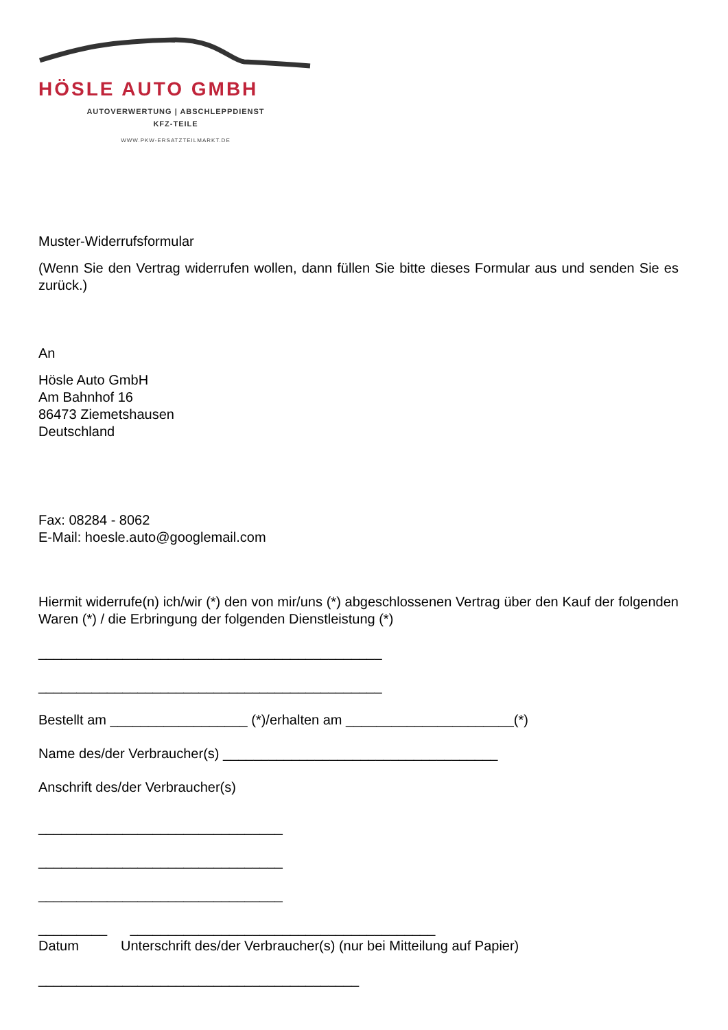HÖSLE AUTO GMBH
AUTOVERWERTUNG | ABSCHLEPPDIENST
KFZ-TEILE
WWW.PKW-ERSATZTEILMARKT.DE
Muster-Widerrufsformular
(Wenn Sie den Vertrag widerrufen wollen, dann füllen Sie bitte dieses Formular aus und senden Sie es zurück.)
An
Hösle Auto GmbH
Am Bahnhof 16
86473 Ziemetshausen
Deutschland
Fax: 08284 - 8062
E-Mail: hoesle.auto@googlemail.com
Hiermit widerrufe(n) ich/wir (*) den von mir/uns (*) abgeschlossenen Vertrag über den Kauf der folgenden Waren (*) / die Erbringung der folgenden Dienstleistung (*)
_____________________________________________
_____________________________________________
Bestellt am __________________ (*)/erhalten am ______________________(*)
Name des/der Verbraucher(s) ____________________________________
Anschrift des/der Verbraucher(s)
________________________________
________________________________
________________________________
_________ ________________________________________
Datum Unterschrift des/der Verbraucher(s) (nur bei Mitteilung auf Papier)
__________________________________________